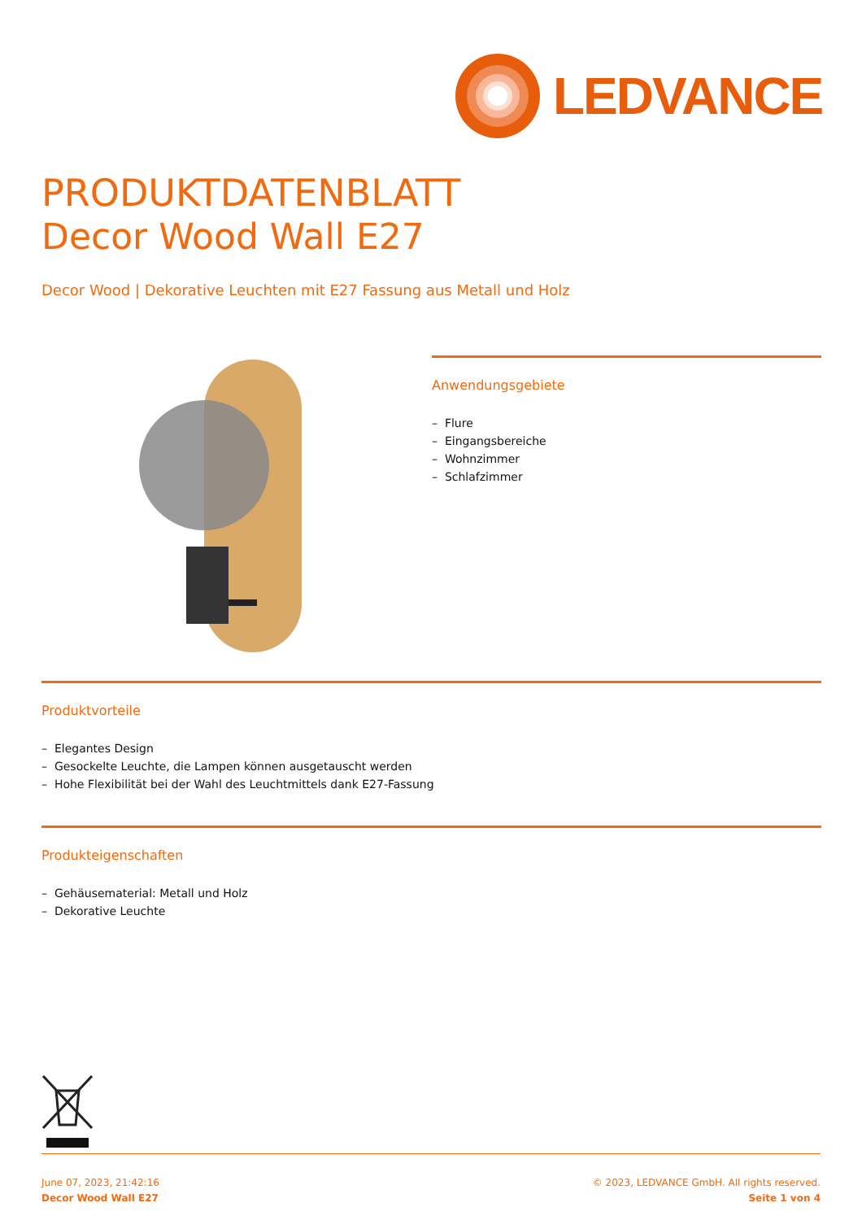LEDVANCE
PRODUKTDATENBLATT
Decor Wood Wall E27
Decor Wood | Dekorative Leuchten mit E27 Fassung aus Metall und Holz
Anwendungsgebiete
– Flure
– Eingangsbereiche
– Wohnzimmer
– Schlafzimmer
Produktvorteile
– Elegantes Design
– Gesockelte Leuchte, die Lampen können ausgetauscht werden
– Hohe Flexibilität bei der Wahl des Leuchtmittels dank E27-Fassung
Produkteigenschaften
– Gehäusematerial: Metall und Holz
– Dekorative Leuchte
June 07, 2023, 21:42:16
Decor Wood Wall E27
© 2023, LEDVANCE GmbH. All rights reserved.
Seite 1 von 4